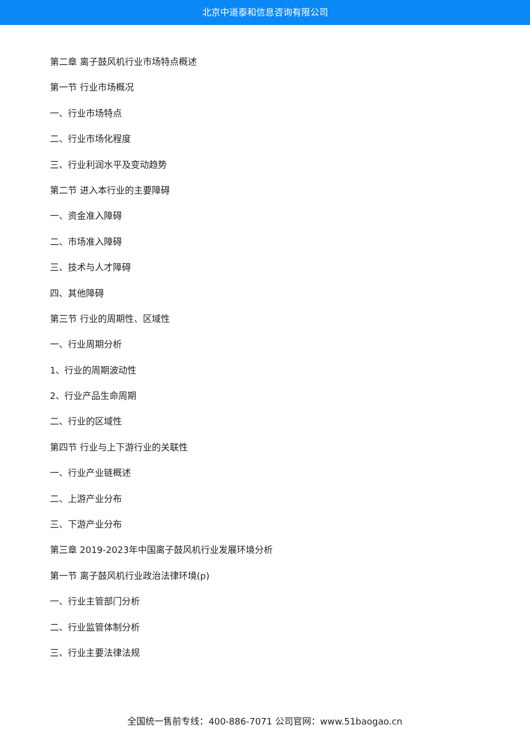北京中道泰和信息咨询有限公司
第二章 离子鼓风机行业市场特点概述
第一节 行业市场概况
一、行业市场特点
二、行业市场化程度
三、行业利润水平及变动趋势
第二节 进入本行业的主要障碍
一、资金准入障碍
二、市场准入障碍
三、技术与人才障碍
四、其他障碍
第三节 行业的周期性、区域性
一、行业周期分析
1、行业的周期波动性
2、行业产品生命周期
二、行业的区域性
第四节 行业与上下游行业的关联性
一、行业产业链概述
二、上游产业分布
三、下游产业分布
第三章 2019-2023年中国离子鼓风机行业发展环境分析
第一节 离子鼓风机行业政治法律环境(p)
一、行业主管部门分析
二、行业监管体制分析
三、行业主要法律法规
全国统一售前专线：400-886-7071 公司官网：www.51baogao.cn